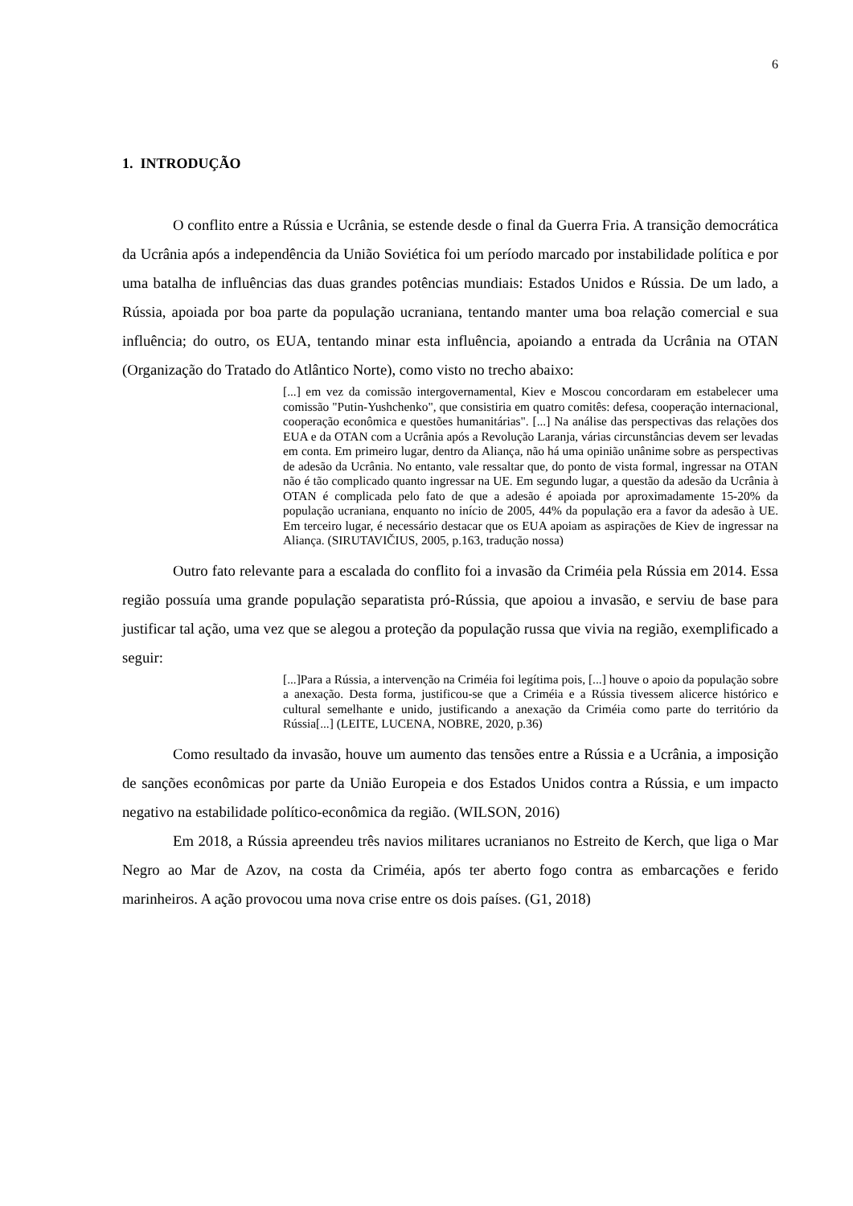6
1. INTRODUÇÃO
O conflito entre a Rússia e Ucrânia, se estende desde o final da Guerra Fria. A transição democrática da Ucrânia após a independência da União Soviética foi um período marcado por instabilidade política e por uma batalha de influências das duas grandes potências mundiais: Estados Unidos e Rússia. De um lado, a Rússia, apoiada por boa parte da população ucraniana, tentando manter uma boa relação comercial e sua influência; do outro, os EUA, tentando minar esta influência, apoiando a entrada da Ucrânia na OTAN (Organização do Tratado do Atlântico Norte), como visto no trecho abaixo:
[...] em vez da comissão intergovernamental, Kiev e Moscou concordaram em estabelecer uma comissão "Putin-Yushchenko", que consistiria em quatro comitês: defesa, cooperação internacional, cooperação econômica e questões humanitárias". [...] Na análise das perspectivas das relações dos EUA e da OTAN com a Ucrânia após a Revolução Laranja, várias circunstâncias devem ser levadas em conta. Em primeiro lugar, dentro da Aliança, não há uma opinião unânime sobre as perspectivas de adesão da Ucrânia. No entanto, vale ressaltar que, do ponto de vista formal, ingressar na OTAN não é tão complicado quanto ingressar na UE. Em segundo lugar, a questão da adesão da Ucrânia à OTAN é complicada pelo fato de que a adesão é apoiada por aproximadamente 15-20% da população ucraniana, enquanto no início de 2005, 44% da população era a favor da adesão à UE. Em terceiro lugar, é necessário destacar que os EUA apoiam as aspirações de Kiev de ingressar na Aliança. (SIRUTAVIČIUS, 2005, p.163, tradução nossa)
Outro fato relevante para a escalada do conflito foi a invasão da Criméia pela Rússia em 2014. Essa região possuía uma grande população separatista pró-Rússia, que apoiou a invasão, e serviu de base para justificar tal ação, uma vez que se alegou a proteção da população russa que vivia na região, exemplificado a seguir:
[...]Para a Rússia, a intervenção na Criméia foi legítima pois, [...] houve o apoio da população sobre a anexação. Desta forma, justificou-se que a Criméia e a Rússia tivessem alicerce histórico e cultural semelhante e unido, justificando a anexação da Criméia como parte do território da Rússia[...] (LEITE, LUCENA, NOBRE, 2020, p.36)
Como resultado da invasão, houve um aumento das tensões entre a Rússia e a Ucrânia, a imposição de sanções econômicas por parte da União Europeia e dos Estados Unidos contra a Rússia, e um impacto negativo na estabilidade político-econômica da região. (WILSON, 2016)
Em 2018, a Rússia apreendeu três navios militares ucranianos no Estreito de Kerch, que liga o Mar Negro ao Mar de Azov, na costa da Criméia, após ter aberto fogo contra as embarcações e ferido marinheiros. A ação provocou uma nova crise entre os dois países. (G1, 2018)